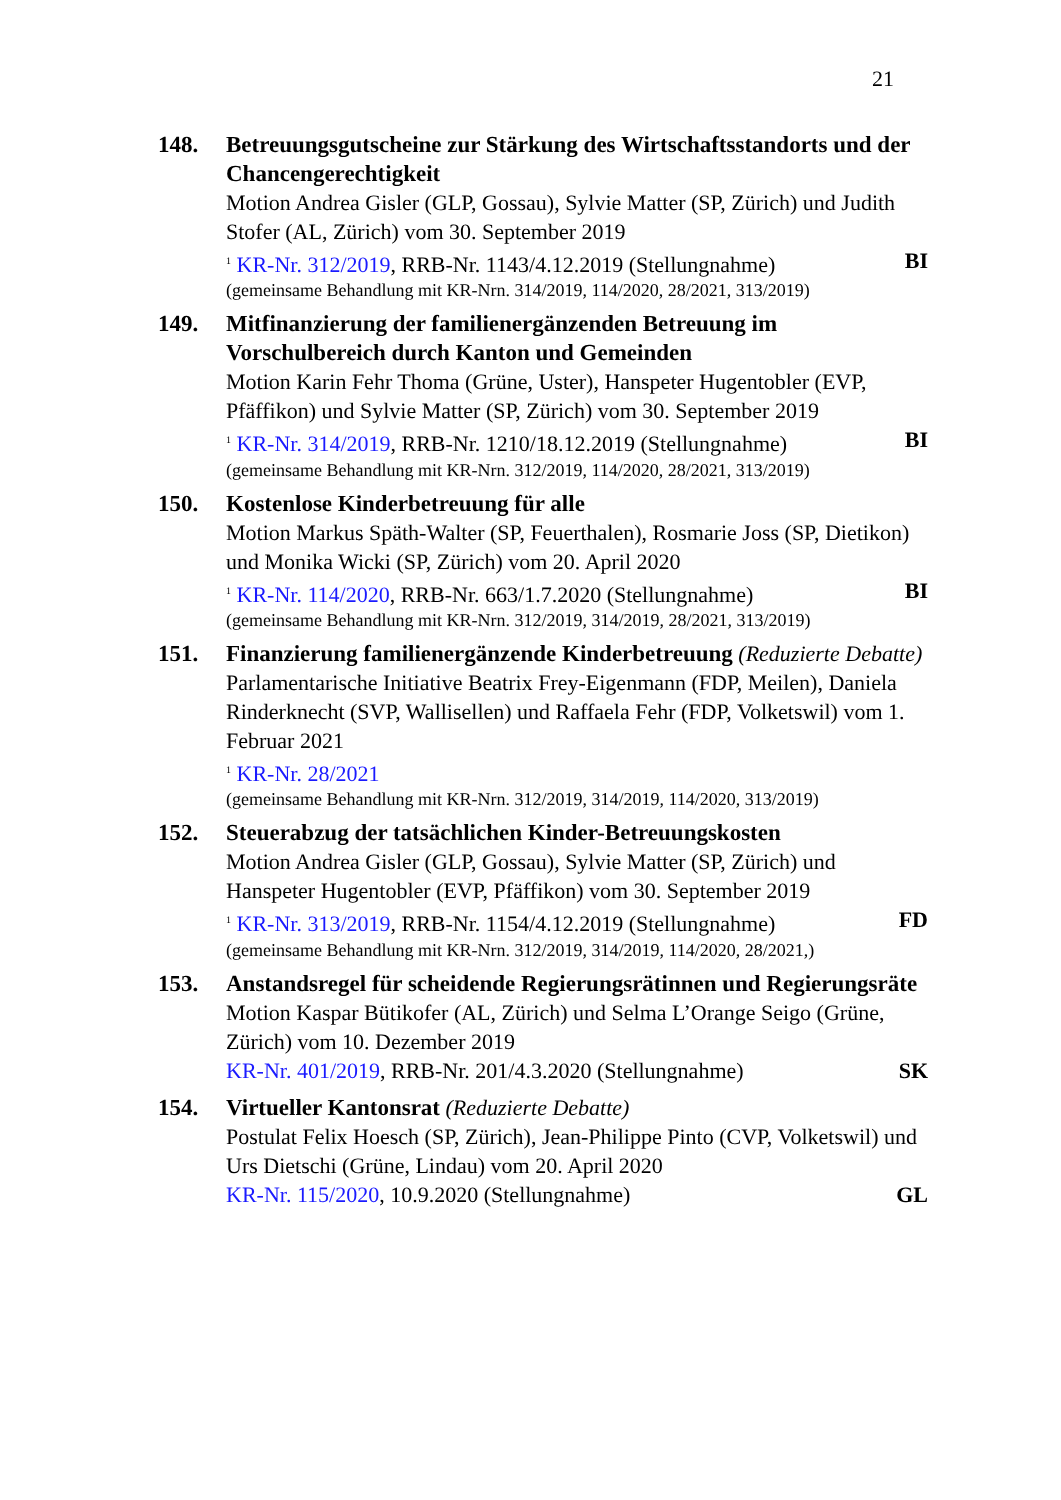21
148. Betreuungsgutscheine zur Stärkung des Wirtschaftsstandorts und der Chancengerechtigkeit
Motion Andrea Gisler (GLP, Gossau), Sylvie Matter (SP, Zürich) und Judith Stofer (AL, Zürich) vom 30. September 2019
<sup>1</sup> KR-Nr. 312/2019, RRB-Nr. 1143/4.12.2019 (Stellungnahme) BI
(gemeinsame Behandlung mit KR-Nrn. 314/2019, 114/2020, 28/2021, 313/2019)
149. Mitfinanzierung der familienergänzenden Betreuung im Vorschulbereich durch Kanton und Gemeinden
Motion Karin Fehr Thoma (Grüne, Uster), Hanspeter Hugentobler (EVP, Pfäffikon) und Sylvie Matter (SP, Zürich) vom 30. September 2019
<sup>1</sup> KR-Nr. 314/2019, RRB-Nr. 1210/18.12.2019 (Stellungnahme) BI
(gemeinsame Behandlung mit KR-Nrn. 312/2019, 114/2020, 28/2021, 313/2019)
150. Kostenlose Kinderbetreuung für alle
Motion Markus Späth-Walter (SP, Feuerthalen), Rosmarie Joss (SP, Dietikon) und Monika Wicki (SP, Zürich) vom 20. April 2020
<sup>1</sup> KR-Nr. 114/2020, RRB-Nr. 663/1.7.2020 (Stellungnahme) BI
(gemeinsame Behandlung mit KR-Nrn. 312/2019, 314/2019, 28/2021, 313/2019)
151. Finanzierung familienergänzende Kinderbetreuung (Reduzierte Debatte)
Parlamentarische Initiative Beatrix Frey-Eigenmann (FDP, Meilen), Daniela Rinderknecht (SVP, Wallisellen) und Raffaela Fehr (FDP, Volketswil) vom 1. Februar 2021
<sup>1</sup> KR-Nr. 28/2021
(gemeinsame Behandlung mit KR-Nrn. 312/2019, 314/2019, 114/2020, 313/2019)
152. Steuerabzug der tatsächlichen Kinder-Betreuungskosten
Motion Andrea Gisler (GLP, Gossau), Sylvie Matter (SP, Zürich) und Hanspeter Hugentobler (EVP, Pfäffikon) vom 30. September 2019
<sup>1</sup> KR-Nr. 313/2019, RRB-Nr. 1154/4.12.2019 (Stellungnahme) FD
(gemeinsame Behandlung mit KR-Nrn. 312/2019, 314/2019, 114/2020, 28/2021,)
153. Anstandsregel für scheidende Regierungsrätinnen und Regierungsräte
Motion Kaspar Bütikofer (AL, Zürich) und Selma L’Orange Seigo (Grüne, Zürich) vom 10. Dezember 2019
KR-Nr. 401/2019, RRB-Nr. 201/4.3.2020 (Stellungnahme) SK
154. Virtueller Kantonsrat (Reduzierte Debatte)
Postulat Felix Hoesch (SP, Zürich), Jean-Philippe Pinto (CVP, Volketswil) und Urs Dietschi (Grüne, Lindau) vom 20. April 2020
KR-Nr. 115/2020, 10.9.2020 (Stellungnahme) GL